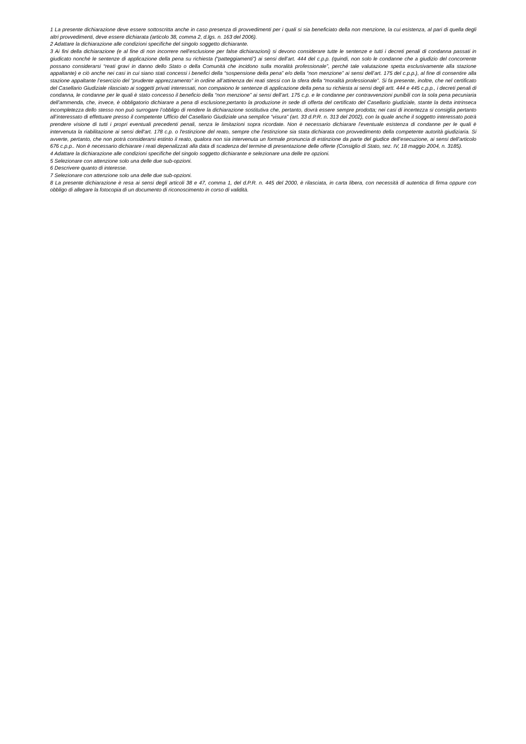1 La presente dichiarazione deve essere sottoscritta anche in caso presenza di provvedimenti per i quali si sia beneficiato della non menzione, la cui esistenza, al pari di quella degli altri provvedimenti, deve essere dichiarata (articolo 38, comma 2, d.lgs. n. 163 del 2006).
2 Adattare la dichiarazione alle condizioni specifiche del singolo soggetto dichiarante.
3 Ai fini della dichiarazione (e al fine di non incorrere nell’esclusione per false dichiarazioni) si devono considerare tutte le sentenze e tutti i decreti penali di condanna passati in giudicato nonché le sentenze di applicazione della pena su richiesta (“patteggiamenti”) ai sensi dell’art. 444 del c.p.p. (quindi, non solo le condanne che a giudizio del concorrente possano considerarsi “reati gravi in danno dello Stato o della Comunità che incidono sulla moralità professionale”, perché tale valutazione spetta esclusivamente alla stazione appaltante) e ciò anche nei casi in cui siano stati concessi i benefici della “sospensione della pena” e/o della “non menzione” ai sensi dell’art. 175 del c.p.p.), al fine di consentire alla stazione appaltante l’esercizio del “prudente apprezzamento” in ordine all’attinenza dei reati stessi con la sfera della “moralità professionale”. Si fa presente, inoltre, che nel certificato del Casellario Giudiziale rilasciato ai soggetti privati interessati, non compaiono le sentenze di applicazione della pena su richiesta ai sensi degli artt. 444 e 445 c.p.p., i decreti penali di condanna, le condanne per le quali è stato concesso il beneficio della “non menzione” ai sensi dell’art. 175 c.p. e le condanne per contravvenzioni punibili con la sola pena pecuniaria dell’ammenda, che, invece, è obbligatorio dichiarare a pena di esclusione;pertanto la produzione in sede di offerta del certificato del Casellario giudiziale, stante la detta intrinseca incompletezza dello stesso non può surrogare l’obbligo di rendere la dichiarazione sostitutiva che, pertanto, dovrà essere sempre prodotta; nei casi di incertezza si consiglia pertanto all’interessato di effettuare presso il competente Ufficio del Casellario Giudiziale una semplice “visura” (art. 33 d.P.R. n. 313 del 2002), con la quale anche il soggetto interessato potrà prendere visione di tutti i propri eventuali precedenti penali, senza le limitazioni sopra ricordate. Non è necessario dichiarare l’eventuale esistenza di condanne per le quali è intervenuta la riabilitazione ai sensi dell'art. 178 c.p. o l'estinzione del reato, sempre che l’estinzione sia stata dichiarata con provvedimento della competente autorità giudiziaria. Si avverte, pertanto, che non potrà considerarsi estinto il reato, qualora non sia intervenuta un formale pronuncia di estinzione da parte del giudice dell’esecuzione, ai sensi dell’articolo 676 c.p.p.. Non è necessario dichiarare i reati depenalizzati alla data di scadenza del termine di presentazione delle offerte (Consiglio di Stato, sez. IV, 18 maggio 2004, n. 3185).
4 Adattare la dichiarazione alle condizioni specifiche del singolo soggetto dichiarante e selezionare una delle tre opzioni.
5 Selezionare con attenzione solo una delle due sub-opzioni.
6 Descrivere quanto di interesse.
7 Selezionare con attenzione solo una delle due sub-opzioni.
8 La presente dichiarazione è resa ai sensi degli articoli 38 e 47, comma 1, del d.P.R. n. 445 del 2000, è rilasciata, in carta libera, con necessità di autentica di firma oppure con obbligo di allegare la fotocopia di un documento di riconoscimento in corso di validità.